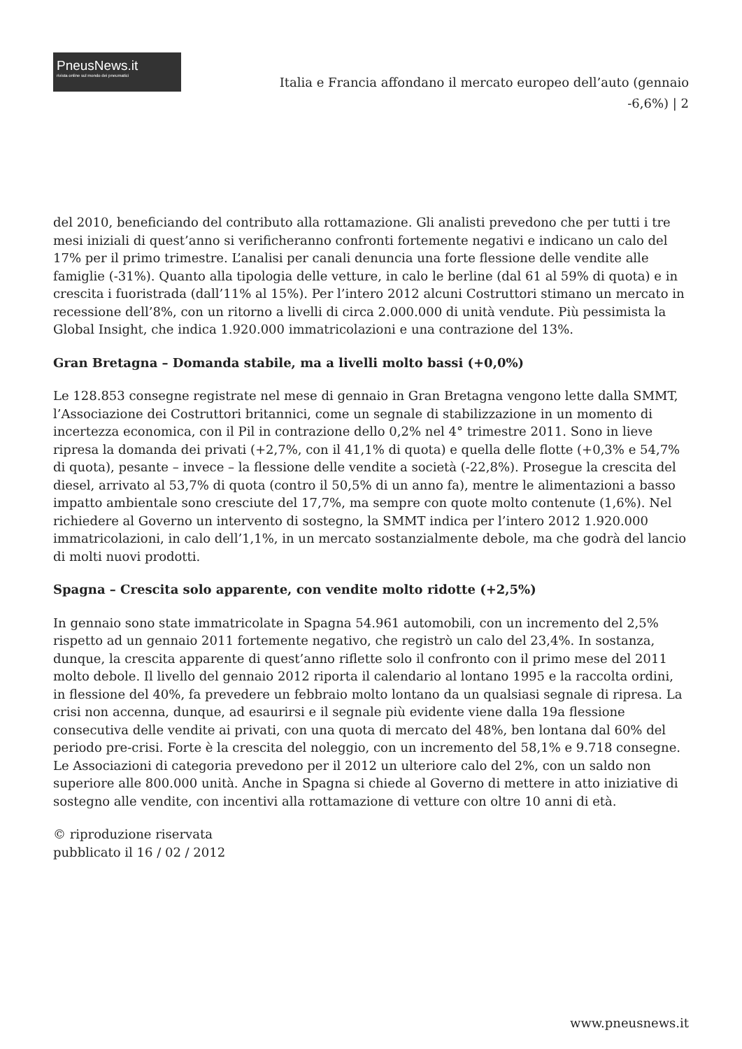PneusNews.it
rivista online sul mondo dei pneumatici
Italia e Francia affondano il mercato europeo dell’auto (gennaio -6,6%) | 2
del 2010, beneficiando del contributo alla rottamazione. Gli analisti prevedono che per tutti i tre mesi iniziali di quest’anno si verificheranno confronti fortemente negativi e indicano un calo del 17% per il primo trimestre. L’analisi per canali denuncia una forte flessione delle vendite alle famiglie (-31%). Quanto alla tipologia delle vetture, in calo le berline (dal 61 al 59% di quota) e in crescita i fuoristrada (dall’11% al 15%). Per l’intero 2012 alcuni Costruttori stimano un mercato in recessione dell’8%, con un ritorno a livelli di circa 2.000.000 di unità vendute. Più pessimista la Global Insight, che indica 1.920.000 immatricolazioni e una contrazione del 13%.
Gran Bretagna – Domanda stabile, ma a livelli molto bassi (+0,0%)
Le 128.853 consegne registrate nel mese di gennaio in Gran Bretagna vengono lette dalla SMMT, l’Associazione dei Costruttori britannici, come un segnale di stabilizzazione in un momento di incertezza economica, con il Pil in contrazione dello 0,2% nel 4° trimestre 2011. Sono in lieve ripresa la domanda dei privati (+2,7%, con il 41,1% di quota) e quella delle flotte (+0,3% e 54,7% di quota), pesante – invece – la flessione delle vendite a società (-22,8%). Prosegue la crescita del diesel, arrivato al 53,7% di quota (contro il 50,5% di un anno fa), mentre le alimentazioni a basso impatto ambientale sono cresciute del 17,7%, ma sempre con quote molto contenute (1,6%). Nel richiedere al Governo un intervento di sostegno, la SMMT indica per l’intero 2012 1.920.000 immatricolazioni, in calo dell’1,1%, in un mercato sostanzialmente debole, ma che godrà del lancio di molti nuovi prodotti.
Spagna – Crescita solo apparente, con vendite molto ridotte (+2,5%)
In gennaio sono state immatricolate in Spagna 54.961 automobili, con un incremento del 2,5% rispetto ad un gennaio 2011 fortemente negativo, che registrò un calo del 23,4%. In sostanza, dunque, la crescita apparente di quest’anno riflette solo il confronto con il primo mese del 2011 molto debole. Il livello del gennaio 2012 riporta il calendario al lontano 1995 e la raccolta ordini, in flessione del 40%, fa prevedere un febbraio molto lontano da un qualsiasi segnale di ripresa. La crisi non accenna, dunque, ad esaurirsi e il segnale più evidente viene dalla 19a flessione consecutiva delle vendite ai privati, con una quota di mercato del 48%, ben lontana dal 60% del periodo pre-crisi. Forte è la crescita del noleggio, con un incremento del 58,1% e 9.718 consegne. Le Associazioni di categoria prevedono per il 2012 un ulteriore calo del 2%, con un saldo non superiore alle 800.000 unità. Anche in Spagna si chiede al Governo di mettere in atto iniziative di sostegno alle vendite, con incentivi alla rottamazione di vetture con oltre 10 anni di età.
© riproduzione riservata
pubblicato il 16 / 02 / 2012
www.pneusnews.it